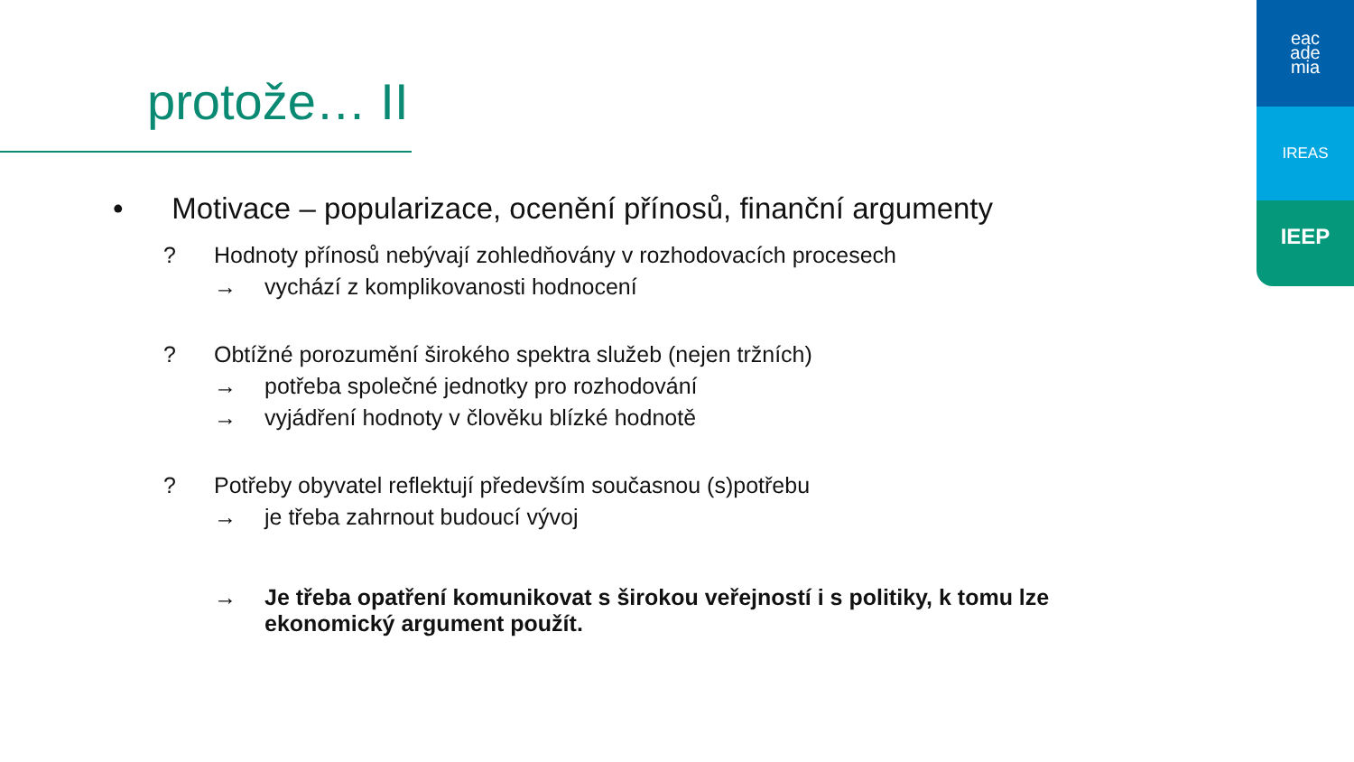protože… II
eac
ade
mia
IREAS
IEEP
• Motivace – popularizace, ocenění přínosů, finanční argumenty
? Hodnoty přínosů nebývají zohledňovány v rozhodovacích procesech
→ vychází z komplikovanosti hodnocení
? Obtížné porozumění širokého spektra služeb (nejen tržních)
→ potřeba společné jednotky pro rozhodování
→ vyjádření hodnoty v člověku blízké hodnotě
? Potřeby obyvatel reflektují především současnou (s)potřebu
→ je třeba zahrnout budoucí vývoj
→ Je třeba opatření komunikovat s širokou veřejností i s politiky, k tomu lze ekonomický argument použít.